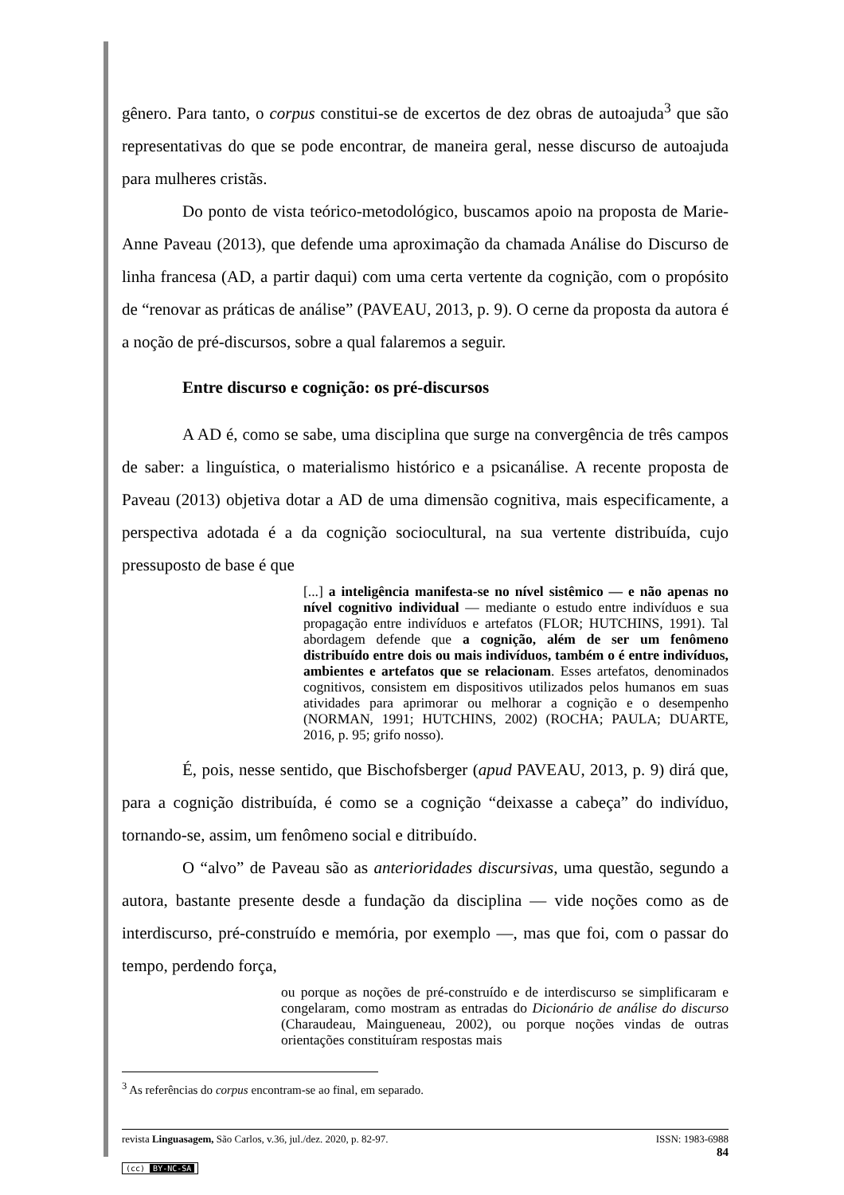gênero. Para tanto, o corpus constitui-se de excertos de dez obras de autoajuda<sup>3</sup> que são representativas do que se pode encontrar, de maneira geral, nesse discurso de autoajuda para mulheres cristãs.
Do ponto de vista teórico-metodológico, buscamos apoio na proposta de Marie-Anne Paveau (2013), que defende uma aproximação da chamada Análise do Discurso de linha francesa (AD, a partir daqui) com uma certa vertente da cognição, com o propósito de “renovar as práticas de análise” (PAVEAU, 2013, p. 9). O cerne da proposta da autora é a noção de pré-discursos, sobre a qual falaremos a seguir.
Entre discurso e cognição: os pré-discursos
A AD é, como se sabe, uma disciplina que surge na convergência de três campos de saber: a linguística, o materialismo histórico e a psicanálise. A recente proposta de Paveau (2013) objetiva dotar a AD de uma dimensão cognitiva, mais especificamente, a perspectiva adotada é a da cognição sociocultural, na sua vertente distribuída, cujo pressuposto de base é que
[...] a inteligência manifesta-se no nível sistêmico — e não apenas no nível cognitivo individual — mediante o estudo entre indivíduos e sua propagação entre indivíduos e artefatos (FLOR; HUTCHINS, 1991). Tal abordagem defende que a cognição, além de ser um fenômeno distribuído entre dois ou mais indivíduos, também o é entre indivíduos, ambientes e artefatos que se relacionam. Esses artefatos, denominados cognitivos, consistem em dispositivos utilizados pelos humanos em suas atividades para aprimorar ou melhorar a cognição e o desempenho (NORMAN, 1991; HUTCHINS, 2002) (ROCHA; PAULA; DUARTE, 2016, p. 95; grifo nosso).
É, pois, nesse sentido, que Bischofsberger (apud PAVEAU, 2013, p. 9) dirá que, para a cognição distribuída, é como se a cognição “deixasse a cabeça” do indivíduo, tornando-se, assim, um fenômeno social e ditribuído.
O “alvo” de Paveau são as anterioridades discursivas, uma questão, segundo a autora, bastante presente desde a fundação da disciplina — vide noções como as de interdiscurso, pré-construído e memória, por exemplo —, mas que foi, com o passar do tempo, perdendo força,
ou porque as noções de pré-construído e de interdiscurso se simplificaram e congelaram, como mostram as entradas do Dicionário de análise do discurso (Charaudeau, Maingueneau, 2002), ou porque noções vindas de outras orientações constituíram respostas mais
<sup>3</sup> As referências do corpus encontram-se ao final, em separado.
revista Linguasagem, São Carlos, v.36, jul./dez. 2020, p. 82-97. ISSN: 1983-6988
84
(cc) BY-NC-SA